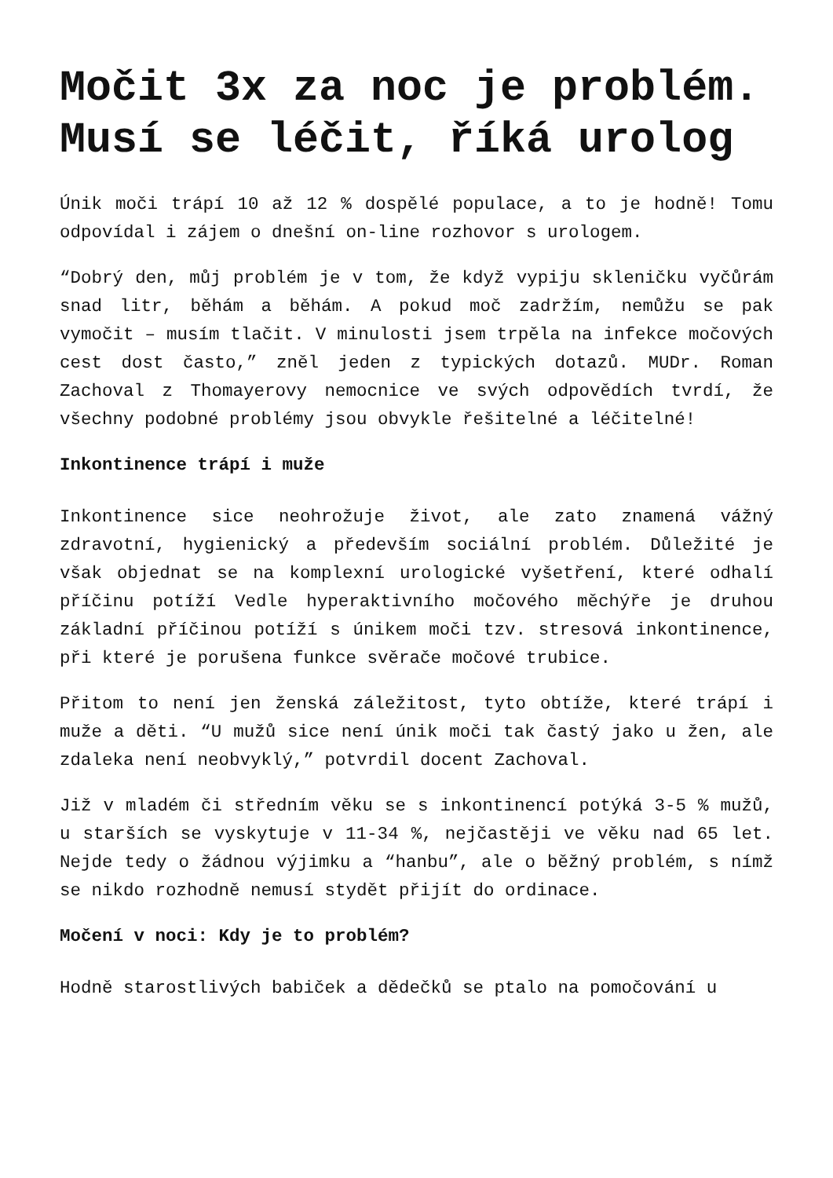Močit 3x za noc je problém. Musí se léčit, říká urolog
Únik moči trápí 10 až 12 % dospělé populace, a to je hodně! Tomu odpovídal i zájem o dnešní on-line rozhovor s urologem.
“Dobrý den, můj problém je v tom, že když vypiju skleničku vyčůrám snad litr, běhám a běhám. A pokud moč zadržím, nemůžu se pak vymočit – musím tlačit. V minulosti jsem trpěla na infekce močových cest dost často,” zněl jeden z typických dotazů. MUDr. Roman Zachoval z Thomayerovy nemocnice ve svých odpovědích tvrdí, že všechny podobné problémy jsou obvykle řešitelné a léčitelné!
Inkontinence trápí i muže
Inkontinence sice neohrožuje život, ale zato znamená vážný zdravotní, hygienický a především sociální problém. Důležité je však objednat se na komplexní urologické vyšetření, které odhalí příčinu potíží Vedle hyperaktivního močového měchýře je druhou základní příčinou potíží s únikem moči tzv. stresová inkontinence, při které je porušena funkce svěrače močové trubice.
Přitom to není jen ženská záležitost, tyto obtíže, které trápí i muže a děti. “U mužů sice není únik moči tak častý jako u žen, ale zdaleka není neobvyklý,” potvrdil docent Zachoval.
Již v mladém či středním věku se s inkontinencí potýká 3-5 % mužů, u starších se vyskytuje v 11-34 %, nejčastěji ve věku nad 65 let. Nejde tedy o žádnou výjimku a “hanbu”, ale o běžný problém, s nímž se nikdo rozhodně nemusí stydět přijít do ordinace.
Močení v noci: Kdy je to problém?
Hodně starostlivých babiček a dědečků se ptalo na pomočování u